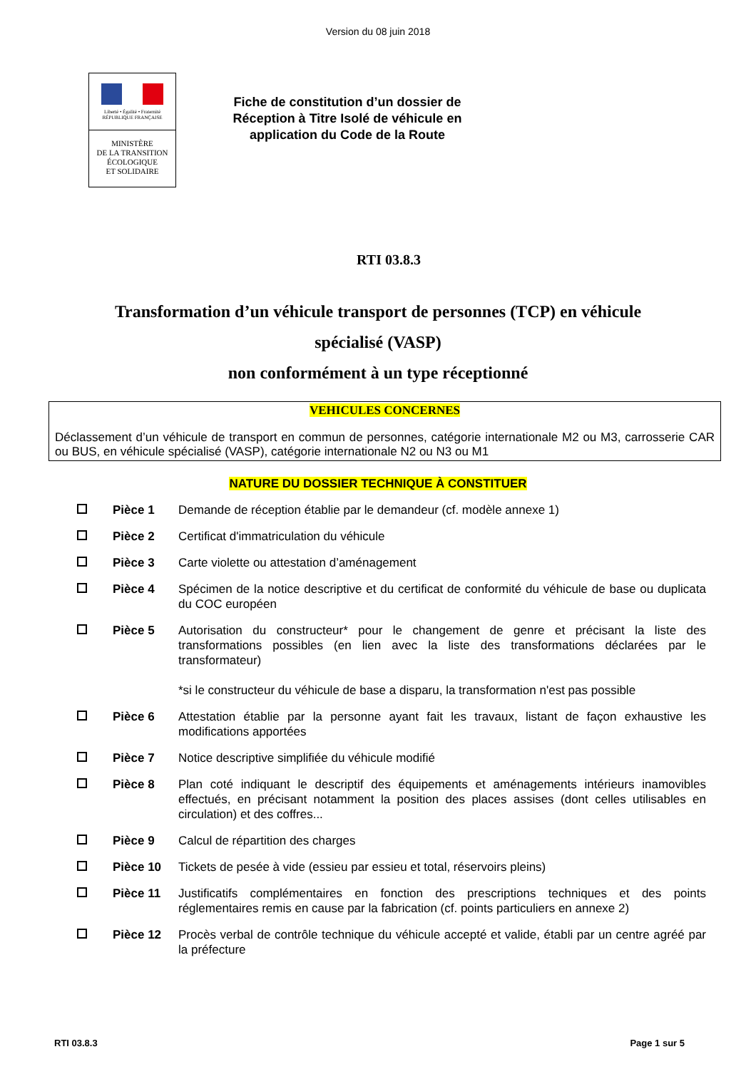Version du 08 juin 2018
Liberté • Égalité • Fraternité
RÉPUBLIQUE FRANÇAISE
MINISTÈRE
DE LA TRANSITION
ÉCOLOGIQUE
ET SOLIDAIRE
Fiche de constitution d’un dossier de Réception à Titre Isolé de véhicule en application du Code de la Route
RTI 03.8.3
Transformation d’un véhicule transport de personnes (TCP) en véhicule
spécialisé (VASP)
non conformément à un type réceptionné
VEHICULES CONCERNES
Déclassement d’un véhicule de transport en commun de personnes, catégorie internationale M2 ou M3, carrosserie CAR ou BUS, en véhicule spécialisé (VASP), catégorie internationale N2 ou N3 ou M1
NATURE DU DOSSIER TECHNIQUE À CONSTITUER
Pièce 1 Demande de réception établie par le demandeur (cf. modèle annexe 1)
Pièce 2 Certificat d'immatriculation du véhicule
Pièce 3 Carte violette ou attestation d’aménagement
Pièce 4 Spécimen de la notice descriptive et du certificat de conformité du véhicule de base ou duplicata du COC européen
Pièce 5 Autorisation du constructeur* pour le changement de genre et précisant la liste des transformations possibles (en lien avec la liste des transformations déclarées par le transformateur)
*si le constructeur du véhicule de base a disparu, la transformation n'est pas possible
Pièce 6 Attestation établie par la personne ayant fait les travaux, listant de façon exhaustive les modifications apportées
Pièce 7 Notice descriptive simplifiée du véhicule modifié
Pièce 8 Plan coté indiquant le descriptif des équipements et aménagements intérieurs inamovibles effectués, en précisant notamment la position des places assises (dont celles utilisables en circulation) et des coffres...
Pièce 9 Calcul de répartition des charges
Pièce 10 Tickets de pesée à vide (essieu par essieu et total, réservoirs pleins)
Pièce 11 Justificatifs complémentaires en fonction des prescriptions techniques et des points réglementaires remis en cause par la fabrication (cf. points particuliers en annexe 2)
Pièce 12 Procès verbal de contrôle technique du véhicule accepté et valide, établi par un centre agréé par la préfecture
RTI 03.8.3 Page 1 sur 5